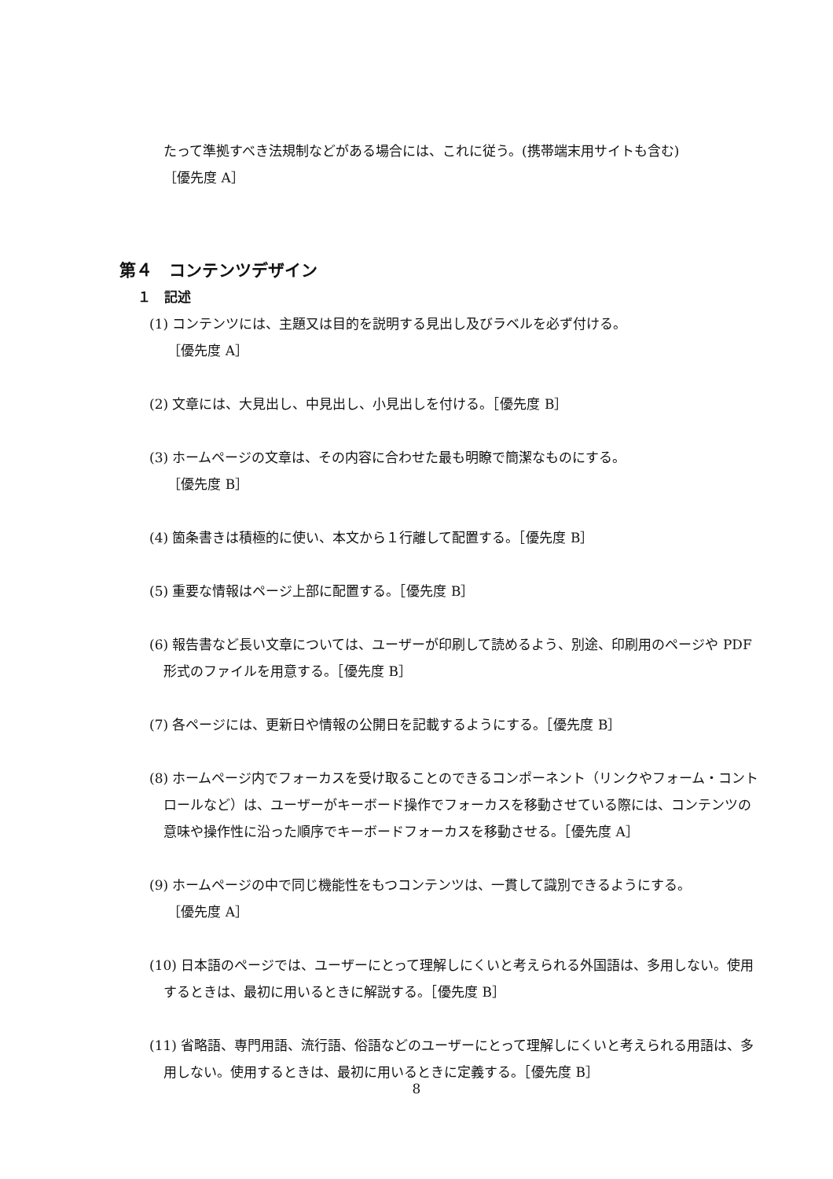たって準拠すべき法規制などがある場合には、これに従う。(携帯端末用サイトも含む)
［優先度 A］
第４　コンテンツデザイン
１　記述
(1) コンテンツには、主題又は目的を説明する見出し及びラベルを必ず付ける。
［優先度 A］
(2) 文章には、大見出し、中見出し、小見出しを付ける。［優先度 B］
(3) ホームページの文章は、その内容に合わせた最も明瞭で簡潔なものにする。
［優先度 B］
(4) 箇条書きは積極的に使い、本文から１行離して配置する。［優先度 B］
(5) 重要な情報はページ上部に配置する。［優先度 B］
(6) 報告書など長い文章については、ユーザーが印刷して読めるよう、別途、印刷用のページや PDF 形式のファイルを用意する。［優先度 B］
(7) 各ページには、更新日や情報の公開日を記載するようにする。［優先度 B］
(8) ホームページ内でフォーカスを受け取ることのできるコンポーネント（リンクやフォーム・コントロールなど）は、ユーザーがキーボード操作でフォーカスを移動させている際には、コンテンツの意味や操作性に沿った順序でキーボードフォーカスを移動させる。［優先度 A］
(9) ホームページの中で同じ機能性をもつコンテンツは、一貫して識別できるようにする。
［優先度 A］
(10) 日本語のページでは、ユーザーにとって理解しにくいと考えられる外国語は、多用しない。使用するときは、最初に用いるときに解説する。［優先度 B］
(11) 省略語、専門用語、流行語、俗語などのユーザーにとって理解しにくいと考えられる用語は、多用しない。使用するときは、最初に用いるときに定義する。［優先度 B］
8